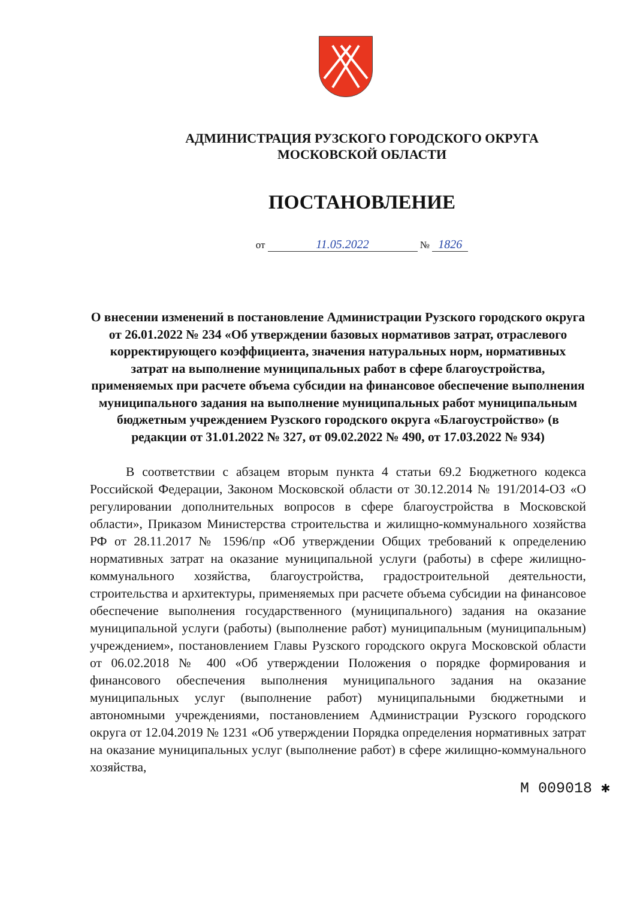АДМИНИСТРАЦИЯ РУЗСКОГО ГОРОДСКОГО ОКРУГА
МОСКОВСКОЙ ОБЛАСТИ
ПОСТАНОВЛЕНИЕ
от 11.05.2022 № 1826
О внесении изменений в постановление Администрации Рузского городского округа от 26.01.2022 № 234 «Об утверждении базовых нормативов затрат, отраслевого корректирующего коэффициента, значения натуральных норм, нормативных затрат на выполнение муниципальных работ в сфере благоустройства, применяемых при расчете объема субсидии на финансовое обеспечение выполнения муниципального задания на выполнение муниципальных работ муниципальным бюджетным учреждением Рузского городского округа «Благоустройство» (в редакции от 31.01.2022 № 327, от 09.02.2022 № 490, от 17.03.2022 № 934)
В соответствии с абзацем вторым пункта 4 статьи 69.2 Бюджетного кодекса Российской Федерации, Законом Московской области от 30.12.2014 № 191/2014-ОЗ «О регулировании дополнительных вопросов в сфере благоустройства в Московской области», Приказом Министерства строительства и жилищно-коммунального хозяйства РФ от 28.11.2017 № 1596/пр «Об утверждении Общих требований к определению нормативных затрат на оказание муниципальной услуги (работы) в сфере жилищно-коммунального хозяйства, благоустройства, градостроительной деятельности, строительства и архитектуры, применяемых при расчете объема субсидии на финансовое обеспечение выполнения государственного (муниципального) задания на оказание муниципальной услуги (работы) (выполнение работ) муниципальным (муниципальным) учреждением», постановлением Главы Рузского городского округа Московской области от 06.02.2018 № 400 «Об утверждении Положения о порядке формирования и финансового обеспечения выполнения муниципального задания на оказание муниципальных услуг (выполнение работ) муниципальными бюджетными и автономными учреждениями, постановлением Администрации Рузского городского округа от 12.04.2019 № 1231 «Об утверждении Порядка определения нормативных затрат на оказание муниципальных услуг (выполнение работ) в сфере жилищно-коммунального хозяйства,
М 009018 ✱